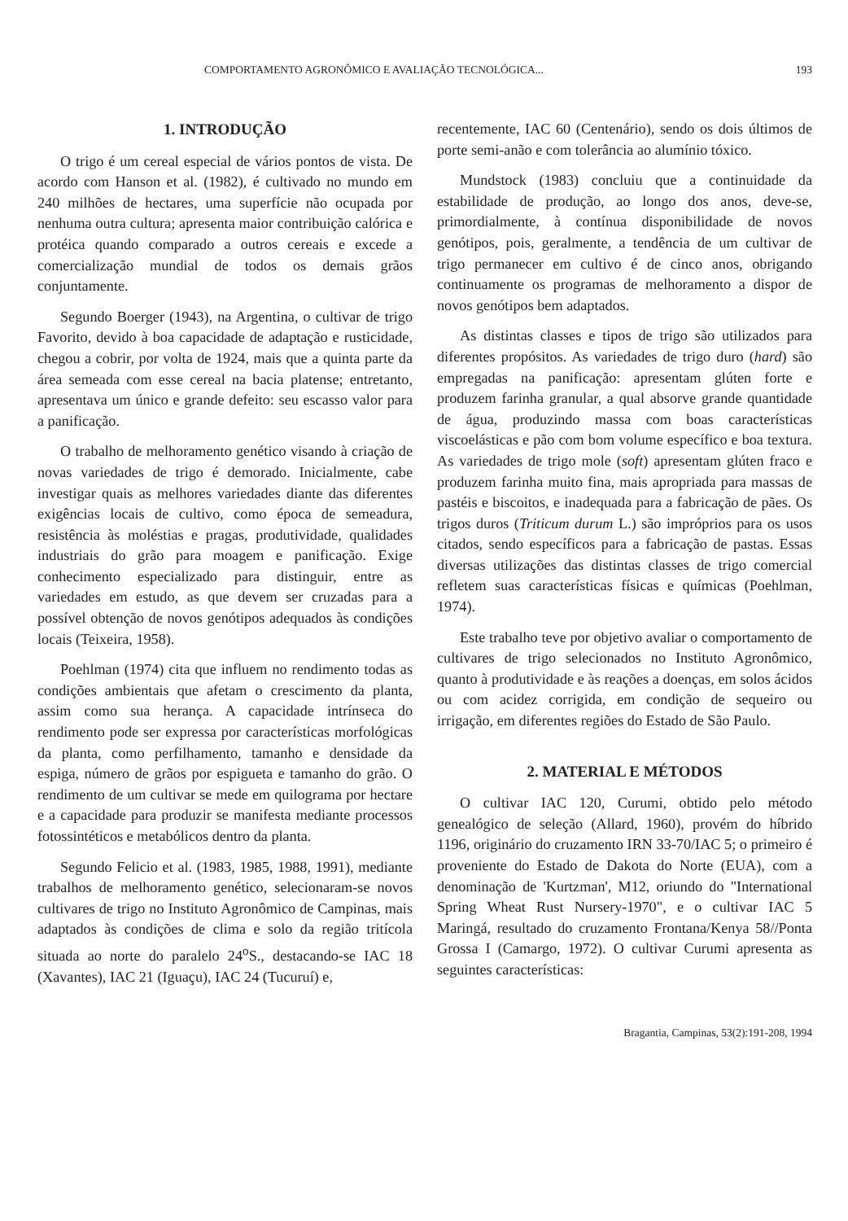COMPORTAMENTO AGRONÔMICO E AVALIAÇÃO TECNOLÓGICA... 193
1. INTRODUÇÃO
O trigo é um cereal especial de vários pontos de vista. De acordo com Hanson et al. (1982), é cultivado no mundo em 240 milhões de hectares, uma superfície não ocupada por nenhuma outra cultura; apresenta maior contribuição calórica e protéica quando comparado a outros cereais e excede a comercialização mundial de todos os demais grãos conjuntamente.
Segundo Boerger (1943), na Argentina, o cultivar de trigo Favorito, devido à boa capacidade de adaptação e rusticidade, chegou a cobrir, por volta de 1924, mais que a quinta parte da área semeada com esse cereal na bacia platense; entretanto, apresentava um único e grande defeito: seu escasso valor para a panificação.
O trabalho de melhoramento genético visando à criação de novas variedades de trigo é demorado. Inicialmente, cabe investigar quais as melhores variedades diante das diferentes exigências locais de cultivo, como época de semeadura, resistência às moléstias e pragas, produtividade, qualidades industriais do grão para moagem e panificação. Exige conhecimento especializado para distinguir, entre as variedades em estudo, as que devem ser cruzadas para a possível obtenção de novos genótipos adequados às condições locais (Teixeira, 1958).
Poehlman (1974) cita que influem no rendimento todas as condições ambientais que afetam o crescimento da planta, assim como sua herança. A capacidade intrínseca do rendimento pode ser expressa por características morfológicas da planta, como perfilhamento, tamanho e densidade da espiga, número de grãos por espigueta e tamanho do grão. O rendimento de um cultivar se mede em quilograma por hectare e a capacidade para produzir se manifesta mediante processos fotossintéticos e metabólicos dentro da planta.
Segundo Felicio et al. (1983, 1985, 1988, 1991), mediante trabalhos de melhoramento genético, selecionaram-se novos cultivares de trigo no Instituto Agronômico de Campinas, mais adaptados às condições de clima e solo da região tritícola situada ao norte do paralelo 24<sup>o</sup>S., destacando-se IAC 18 (Xavantes), IAC 21 (Iguaçu), IAC 24 (Tucuruí) e,
recentemente, IAC 60 (Centenário), sendo os dois últimos de porte semi-anão e com tolerância ao alumínio tóxico.
Mundstock (1983) concluiu que a continuidade da estabilidade de produção, ao longo dos anos, deve-se, primordialmente, à contínua disponibilidade de novos genótipos, pois, geralmente, a tendência de um cultivar de trigo permanecer em cultivo é de cinco anos, obrigando continuamente os programas de melhoramento a dispor de novos genótipos bem adaptados.
As distintas classes e tipos de trigo são utilizados para diferentes propósitos. As variedades de trigo duro (hard) são empregadas na panificação: apresentam glúten forte e produzem farinha granular, a qual absorve grande quantidade de água, produzindo massa com boas características viscoelásticas e pão com bom volume específico e boa textura. As variedades de trigo mole (soft) apresentam glúten fraco e produzem farinha muito fina, mais apropriada para massas de pastéis e biscoitos, e inadequada para a fabricação de pães. Os trigos duros (Triticum durum L.) são impróprios para os usos citados, sendo específicos para a fabricação de pastas. Essas diversas utilizações das distintas classes de trigo comercial refletem suas características físicas e químicas (Poehlman, 1974).
Este trabalho teve por objetivo avaliar o comportamento de cultivares de trigo selecionados no Instituto Agronômico, quanto à produtividade e às reações a doenças, em solos ácidos ou com acidez corrigida, em condição de sequeiro ou irrigação, em diferentes regiões do Estado de São Paulo.
2. MATERIAL E MÉTODOS
O cultivar IAC 120, Curumi, obtido pelo método genealógico de seleção (Allard, 1960), provém do híbrido 1196, originário do cruzamento IRN 33-70/IAC 5; o primeiro é proveniente do Estado de Dakota do Norte (EUA), com a denominação de 'Kurtzman', M12, oriundo do "International Spring Wheat Rust Nursery-1970", e o cultivar IAC 5 Maringá, resultado do cruzamento Frontana/Kenya 58//Ponta Grossa I (Camargo, 1972). O cultivar Curumi apresenta as seguintes características:
Bragantia, Campinas, 53(2):191-208, 1994